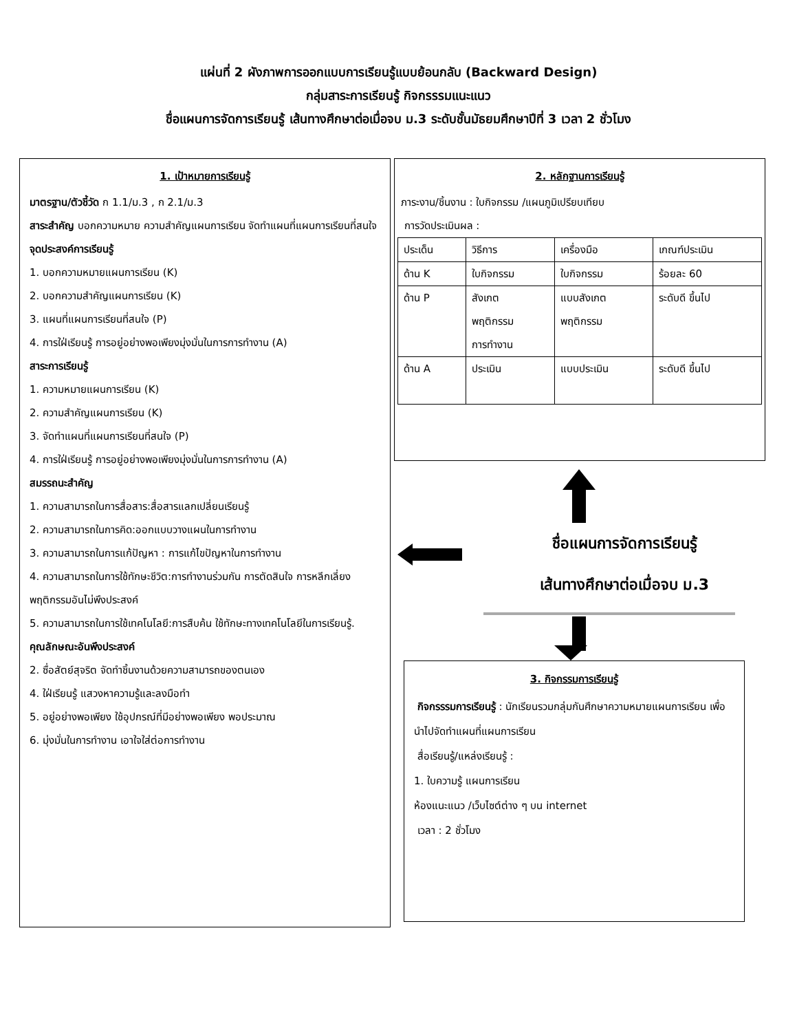แผ่นที่ 2 ผังภาพการออกแบบการเรียนรู้แบบย้อนกลับ (Backward Design)
กลุ่มสาระการเรียนรู้ กิจกรรรมแนะแนว
ชื่อแผนการจัดการเรียนรู้ เส้นทางศึกษาต่อเมื่อจบ ม.3 ระดับชั้นมัธยมศึกษาปีที่ 3 เวลา 2 ชั่วโมง
1. เป้าหมายการเรียนรู้
มาตรฐาน/ตัวชี้วัด ก 1.1/ม.3 , ก 2.1/ม.3
สาระสำคัญ บอกความหมาย ความสำคัญแผนการเรียน จัดทำแผนที่แผนการเรียนที่สนใจ
จุดประสงค์การเรียนรู้
1. บอกความหมายแผนการเรียน (K)
2. บอกความสำคัญแผนการเรียน (K)
3. แผนที่แผนการเรียนที่สนใจ (P)
4. การใฝ่เรียนรู้ การอยู่อย่างพอเพียงมุ่งมั่นในการการทำงาน (A)
สาระการเรียนรู้
1. ความหมายแผนการเรียน (K)
2. ความสำคัญแผนการเรียน (K)
3. จัดทำแผนที่แผนการเรียนที่สนใจ (P)
4. การใฝ่เรียนรู้ การอยู่อย่างพอเพียงมุ่งมั่นในการการทำงาน (A)
สมรรถนะสำคัญ
1. ความสามารถในการสื่อสาร:สื่อสารแลกเปลี่ยนเรียนรู้
2. ความสามารถในการคิด:ออกแบบวางแผนในการทำงาน
3. ความสามารถในการแก้ปัญหา : การแก้ไขปัญหาในการทำงาน
4. ความสามารถในการใช้ทักษะชีวิต:การทำงานร่วมกัน การตัดสินใจ การหลีกเลี่ยงพฤติกรรมอันไม่พึงประสงค์
5. ความสามารถในการใช้เทคโนโลยี:การสืบค้น ใช้ทักษะทางเทคโนโลยีในการเรียนรู้.
คุณลักษณะอันพึงประสงค์
2. ซื่อสัตย์สุจริต จัดทำชิ้นงานด้วยความสามารถของตนเอง
4. ใฝ่เรียนรู้ แสวงหาความรู้และลงมือทำ
5. อยู่อย่างพอเพียง ใช้อุปกรณ์ที่มีอย่างพอเพียง พอประมาณ
6. มุ่งมั่นในการทำงาน เอาใจใส่ต่อการทำงาน
2. หลักฐานการเรียนรู้
ภาระงาน/ชิ้นงาน : ใบกิจกรรม /แผนภูมิเปรียบเทียบ
การวัดประเมินผล :
| ประเด็น | วิธีการ | เครื่องมือ | เกณฑ์ประเมิน |
| ด้าน K | ใบกิจกรรม | ใบกิจกรรม | ร้อยละ 60 |
| ด้าน P | สังเกต พฤติกรรม การทำงาน | แบบสังเกต พฤติกรรม | ระดับดี ขึ้นไป |
| ด้าน A | ประเมิน | แบบประเมิน | ระดับดี ขึ้นไป |
ชื่อแผนการจัดการเรียนรู้
เส้นทางศึกษาต่อเมื่อจบ ม.3
3. กิจกรรมการเรียนรู้
กิจกรรรมการเรียนรู้ : นักเรียนรวมกลุ่มกันศึกษาความหมายแผนการเรียน เพื่อนำไปจัดทำแผนที่แผนการเรียน
สื่อเรียนรู้/แหล่งเรียนรู้ :
1. ใบความรู้ แผนการเรียน
ห้องแนะแนว /เว็บไซต์ต่าง ๆ บน internet
เวลา : 2 ชั่วโมง